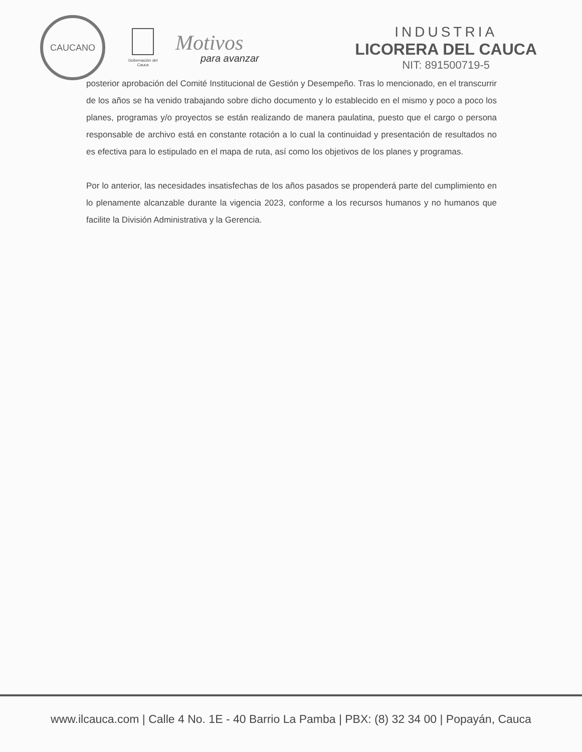CAUCANO
Gobernación del Cauca
Motivos
para avanzar
INDUSTRIA
LICORERA DEL CAUCA
NIT: 891500719-5
posterior aprobación del Comité Institucional de Gestión y Desempeño. Tras lo mencionado, en el transcurrir de los años se ha venido trabajando sobre dicho documento y lo establecido en el mismo y poco a poco los planes, programas y/o proyectos se están realizando de manera paulatina, puesto que el cargo o persona responsable de archivo está en constante rotación a lo cual la continuidad y presentación de resultados no es efectiva para lo estipulado en el mapa de ruta, así como los objetivos de los planes y programas.
Por lo anterior, las necesidades insatisfechas de los años pasados se propenderá parte del cumplimiento en lo plenamente alcanzable durante la vigencia 2023, conforme a los recursos humanos y no humanos que facilite la División Administrativa y la Gerencia.
www.ilcauca.com | Calle 4 No. 1E - 40 Barrio La Pamba | PBX: (8) 32 34 00 | Popayán, Cauca